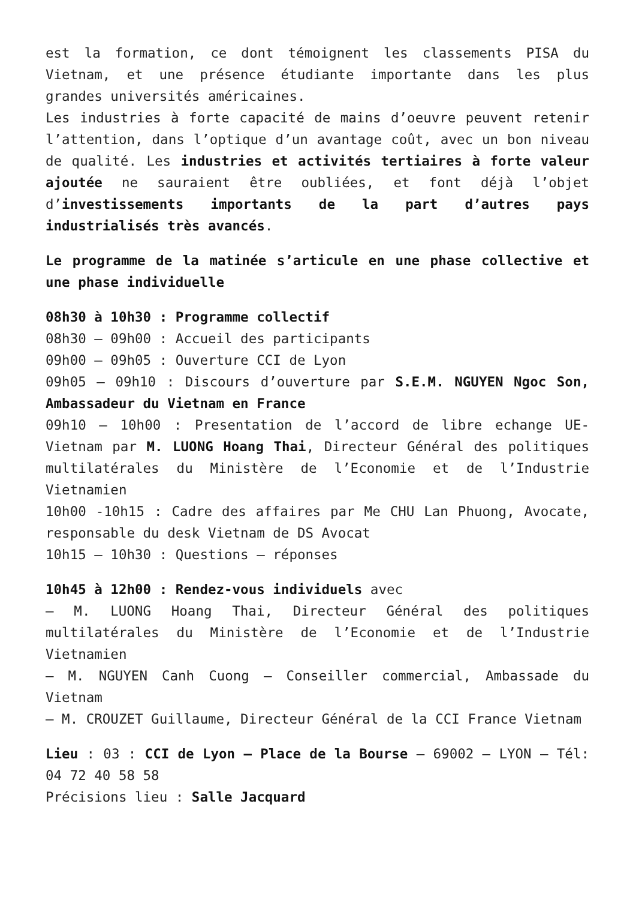est la formation, ce dont témoignent les classements PISA du Vietnam, et une présence étudiante importante dans les plus grandes universités américaines.
Les industries à forte capacité de mains d’oeuvre peuvent retenir l’attention, dans l’optique d’un avantage coût, avec un bon niveau de qualité. Les industries et activités tertiaires à forte valeur ajoutée ne sauraient être oubliées, et font déjà l’objet d’investissements importants de la part d’autres pays industrialisés très avancés.
Le programme de la matinée s’articule en une phase collective et une phase individuelle
08h30 à 10h30 : Programme collectif
08h30 – 09h00 : Accueil des participants
09h00 – 09h05 : Ouverture CCI de Lyon
09h05 – 09h10 : Discours d’ouverture par S.E.M. NGUYEN Ngoc Son, Ambassadeur du Vietnam en France
09h10 – 10h00 : Presentation de l’accord de libre echange UE-Vietnam par M. LUONG Hoang Thai, Directeur Général des politiques multilatérales du Ministère de l’Economie et de l’Industrie Vietnamien
10h00 -10h15 : Cadre des affaires par Me CHU Lan Phuong, Avocate, responsable du desk Vietnam de DS Avocat
10h15 – 10h30 : Questions – réponses
10h45 à 12h00 : Rendez-vous individuels avec
– M. LUONG Hoang Thai, Directeur Général des politiques multilatérales du Ministère de l’Economie et de l’Industrie Vietnamien
– M. NGUYEN Canh Cuong – Conseiller commercial, Ambassade du Vietnam
– M. CROUZET Guillaume, Directeur Général de la CCI France Vietnam
Lieu : 03 : CCI de Lyon – Place de la Bourse – 69002 – LYON – Tél: 04 72 40 58 58
Précisions lieu : Salle Jacquard